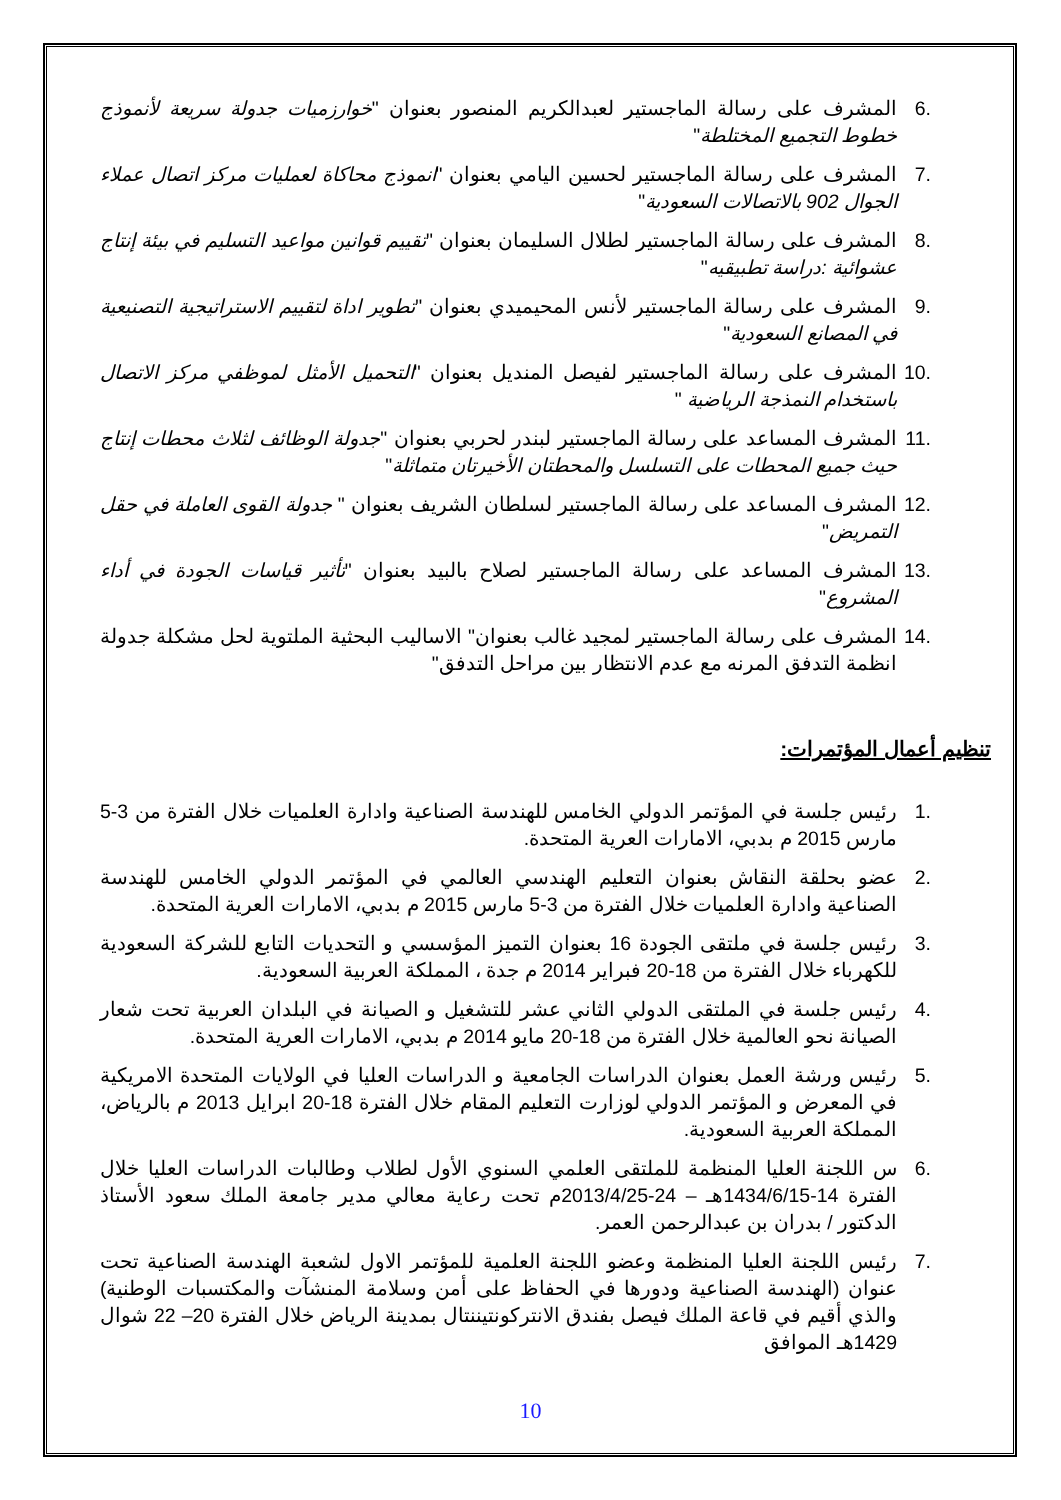.6 المشرف على رسالة الماجستير لعبدالكريم المنصور بعنوان "خوارزميات جدولة سريعة لأنموذج خطوط التجميع المختلطة"
.7 المشرف على رسالة الماجستير لحسين اليامي بعنوان "انموذج محاكاة لعمليات مركز اتصال عملاء الجوال 902 بالاتصالات السعودية"
.8 المشرف على رسالة الماجستير لطلال السليمان بعنوان "تقييم قوانين مواعيد التسليم في بيئة إنتاج عشوائية :دراسة تطبيقيه"
.9 المشرف على رسالة الماجستير لأنس المحيميدي بعنوان "تطوير اداة لتقييم الاستراتيجية التصنيعية في المصانع السعودية"
.10 المشرف على رسالة الماجستير لفيصل المنديل بعنوان "التحميل الأمثل لموظفي مركز الاتصال باستخدام النمذجة الرياضية "
.11 المشرف المساعد على رسالة الماجستير لبندر لحربي بعنوان "جدولة الوظائف لثلاث محطات إنتاج حيث جميع المحطات على التسلسل والمحطتان الأخيرتان متماثلة"
.12 المشرف المساعد على رسالة الماجستير لسلطان الشريف بعنوان " جدولة القوى العاملة في حقل التمريض"
.13 المشرف المساعد على رسالة الماجستير لصلاح بالبيد بعنوان "تأثير قياسات الجودة في أداء المشروع"
.14 المشرف على رسالة الماجستير لمجيد غالب بعنوان" الاساليب البحثية الملتوية لحل مشكلة جدولة انظمة التدفق المرنه مع عدم الانتظار بين مراحل التدفق"
تنظيم أعمال المؤتمرات:
.1 رئيس جلسة في المؤتمر الدولي الخامس للهندسة الصناعية وادارة العلميات خلال الفترة من 3-5 مارس 2015 م بدبي، الامارات العرية المتحدة.
.2 عضو بحلقة النقاش بعنوان التعليم الهندسي العالمي في المؤتمر الدولي الخامس للهندسة الصناعية وادارة العلميات خلال الفترة من 3-5 مارس 2015 م بدبي، الامارات العرية المتحدة.
.3 رئيس جلسة في ملتقى الجودة 16 بعنوان التميز المؤسسي و التحديات التابع للشركة السعودية للكهرباء خلال الفترة من 18-20 فبراير 2014 م جدة ، المملكة العربية السعودية.
.4 رئيس جلسة في الملتقى الدولي الثاني عشر للتشغيل و الصيانة في البلدان العربية تحت شعار الصيانة نحو العالمية خلال الفترة من 18-20 مايو 2014 م بدبي، الامارات العرية المتحدة.
.5 رئيس ورشة العمل بعنوان الدراسات الجامعية و الدراسات العليا في الولايات المتحدة الامريكية في المعرض و المؤتمر الدولي لوزارت التعليم المقام خلال الفترة 18-20 ابرايل 2013 م بالرياض، المملكة العربية السعودية.
.6 س اللجنة العليا المنظمة للملتقى العلمي السنوي الأول لطلاب وطالبات الدراسات العليا خلال الفترة 14-1434/6/15هـ – 24-2013/4/25م تحت رعاية معالي مدير جامعة الملك سعود الأستاذ الدكتور / بدران بن عبدالرحمن العمر.
.7 رئيس اللجنة العليا المنظمة وعضو اللجنة العلمية للمؤتمر الاول لشعبة الهندسة الصناعية تحت عنوان (الهندسة الصناعية ودورها في الحفاظ على أمن وسلامة المنشآت والمكتسبات الوطنية) والذي أقيم في قاعة الملك فيصل بفندق الانتركونتيننتال بمدينة الرياض خلال الفترة 20– 22 شوال 1429هـ الموافق
10